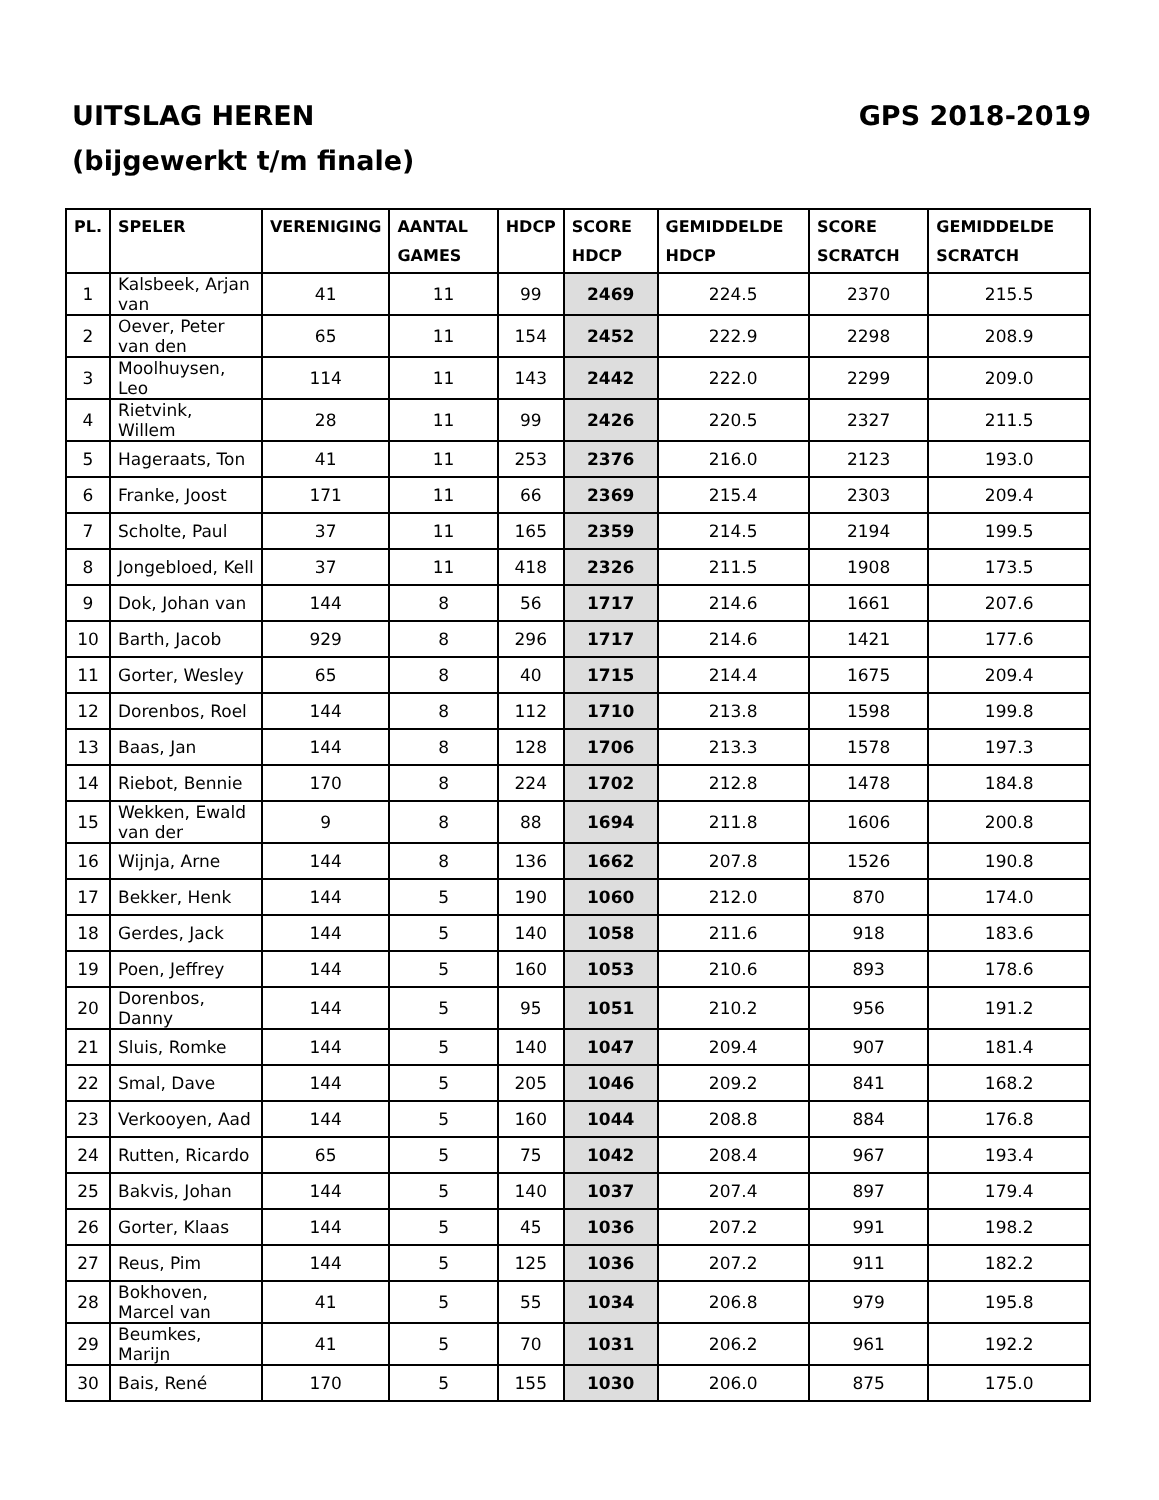UITSLAG HEREN GPS 2018-2019
(bijgewerkt t/m finale)
| PL. | SPELER | VERENIGING | AANTAL GAMES | HDCP | SCORE HDCP | GEMIDDELDE HDCP | SCORE SCRATCH | GEMIDDELDE SCRATCH |
| --- | --- | --- | --- | --- | --- | --- | --- | --- |
| 1 | Kalsbeek, Arjan van | 41 | 11 | 99 | 2469 | 224.5 | 2370 | 215.5 |
| 2 | Oever, Peter van den | 65 | 11 | 154 | 2452 | 222.9 | 2298 | 208.9 |
| 3 | Moolhuysen, Leo | 114 | 11 | 143 | 2442 | 222.0 | 2299 | 209.0 |
| 4 | Rietvink, Willem | 28 | 11 | 99 | 2426 | 220.5 | 2327 | 211.5 |
| 5 | Hageraats, Ton | 41 | 11 | 253 | 2376 | 216.0 | 2123 | 193.0 |
| 6 | Franke, Joost | 171 | 11 | 66 | 2369 | 215.4 | 2303 | 209.4 |
| 7 | Scholte, Paul | 37 | 11 | 165 | 2359 | 214.5 | 2194 | 199.5 |
| 8 | Jongebloed, Kell | 37 | 11 | 418 | 2326 | 211.5 | 1908 | 173.5 |
| 9 | Dok, Johan van | 144 | 8 | 56 | 1717 | 214.6 | 1661 | 207.6 |
| 10 | Barth, Jacob | 929 | 8 | 296 | 1717 | 214.6 | 1421 | 177.6 |
| 11 | Gorter, Wesley | 65 | 8 | 40 | 1715 | 214.4 | 1675 | 209.4 |
| 12 | Dorenbos, Roel | 144 | 8 | 112 | 1710 | 213.8 | 1598 | 199.8 |
| 13 | Baas, Jan | 144 | 8 | 128 | 1706 | 213.3 | 1578 | 197.3 |
| 14 | Riebot, Bennie | 170 | 8 | 224 | 1702 | 212.8 | 1478 | 184.8 |
| 15 | Wekken, Ewald van der | 9 | 8 | 88 | 1694 | 211.8 | 1606 | 200.8 |
| 16 | Wijnja, Arne | 144 | 8 | 136 | 1662 | 207.8 | 1526 | 190.8 |
| 17 | Bekker, Henk | 144 | 5 | 190 | 1060 | 212.0 | 870 | 174.0 |
| 18 | Gerdes, Jack | 144 | 5 | 140 | 1058 | 211.6 | 918 | 183.6 |
| 19 | Poen, Jeffrey | 144 | 5 | 160 | 1053 | 210.6 | 893 | 178.6 |
| 20 | Dorenbos, Danny | 144 | 5 | 95 | 1051 | 210.2 | 956 | 191.2 |
| 21 | Sluis, Romke | 144 | 5 | 140 | 1047 | 209.4 | 907 | 181.4 |
| 22 | Smal, Dave | 144 | 5 | 205 | 1046 | 209.2 | 841 | 168.2 |
| 23 | Verkooyen, Aad | 144 | 5 | 160 | 1044 | 208.8 | 884 | 176.8 |
| 24 | Rutten, Ricardo | 65 | 5 | 75 | 1042 | 208.4 | 967 | 193.4 |
| 25 | Bakvis, Johan | 144 | 5 | 140 | 1037 | 207.4 | 897 | 179.4 |
| 26 | Gorter, Klaas | 144 | 5 | 45 | 1036 | 207.2 | 991 | 198.2 |
| 27 | Reus, Pim | 144 | 5 | 125 | 1036 | 207.2 | 911 | 182.2 |
| 28 | Bokhoven, Marcel van | 41 | 5 | 55 | 1034 | 206.8 | 979 | 195.8 |
| 29 | Beumkes, Marijn | 41 | 5 | 70 | 1031 | 206.2 | 961 | 192.2 |
| 30 | Bais, René | 170 | 5 | 155 | 1030 | 206.0 | 875 | 175.0 |